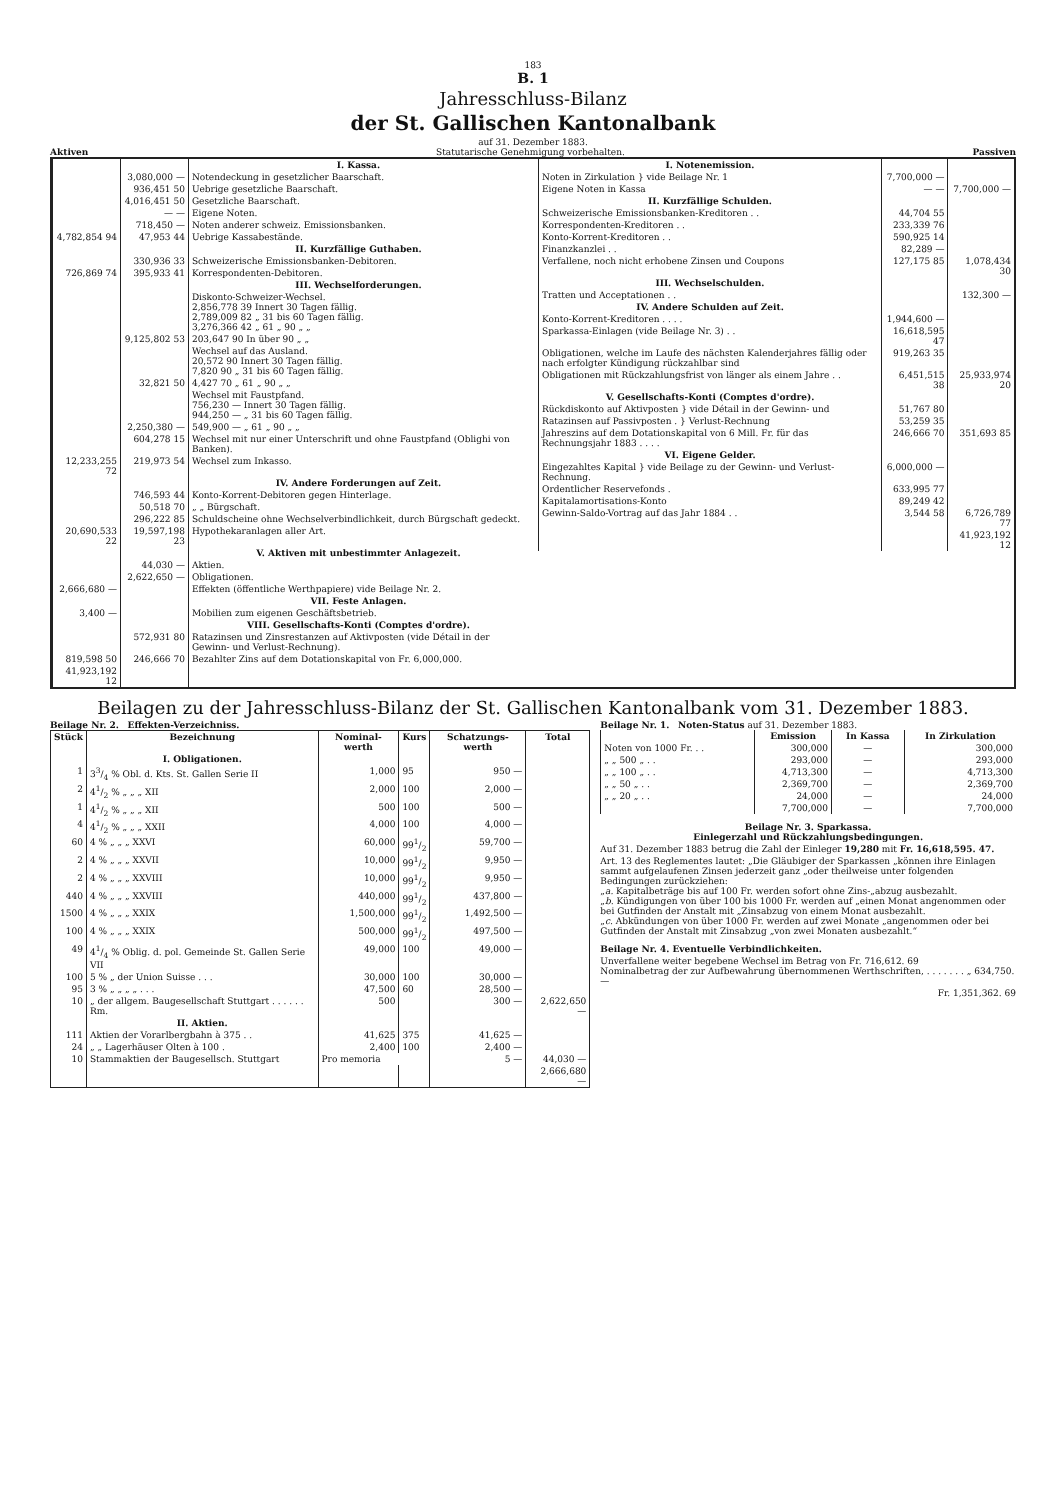183
B. 1
Jahresschluss-Bilanz
der St. Gallischen Kantonalbank
auf 31. Dezember 1883.
Aktiven Statutarische Genehmigung vorbehalten. Passiven
| | | I. Kassa. |
| | 3,080,000 — | Notendeckung in gesetzlicher Baarschaft. |
| | 936,451 50 | Uebrige gesetzliche Baarschaft. |
| | 4,016,451 50 | Gesetzliche Baarschaft. |
| | — — | Eigene Noten. |
| | 718,450 — | Noten anderer schweiz. Emissionsbanken. |
| 4,782,854 94 | 47,953 44 | Uebrige Kassabestände. |
| | | II. Kurzfällige Guthaben. |
| | 330,936 33 | Schweizerische Emissionsbanken-Debitoren. |
| 726,869 74 | 395,933 41 | Korrespondenten-Debitoren. |
| | | III. Wechselforderungen. |
| | | Diskonto-Schweizer-Wechsel. 2,856,778 39 Innert 30 Tagen fällig. 2,789,009 82 „ 31 bis 60 Tagen fällig. 3,276,366 42 „ 61 „ 90 „ „ |
| | 9,125,802 53 | 203,647 90 In über 90 „ „ |
| | | Wechsel auf das Ausland. 20,572 90 Innert 30 Tagen fällig. 7,820 90 „ 31 bis 60 Tagen fällig. |
| | 32,821 50 | 4,427 70 „ 61 „ 90 „ „ |
| | | Wechsel mit Faustpfand. 756,230 — Innert 30 Tagen fällig. 944,250 — „ 31 bis 60 Tagen fällig. |
| | 2,250,380 — | 549,900 — „ 61 „ 90 „ „ |
| | 604,278 15 | Wechsel mit nur einer Unterschrift und ohne Faustpfand (Oblighi von Banken). |
| 12,233,255 72 | 219,973 54 | Wechsel zum Inkasso. |
| | | IV. Andere Forderungen auf Zeit. |
| | 746,593 44 | Konto-Korrent-Debitoren gegen Hinterlage. |
| | 50,518 70 | „ „ Bürgschaft. |
| | 296,222 85 | Schuldscheine ohne Wechselverbindlichkeit, durch Bürgschaft gedeckt. |
| 20,690,533 22 | 19,597,198 23 | Hypothekaranlagen aller Art. |
| | | V. Aktiven mit unbestimmter Anlagezeit. |
| | 44,030 — | Aktien. |
| | 2,622,650 — | Obligationen. |
| 2,666,680 — | | Effekten (öffentliche Werthpapiere) vide Beilage Nr. 2. |
| | | VII. Feste Anlagen. |
| 3,400 — | | Mobilien zum eigenen Geschäftsbetrieb. |
| | | VIII. Gesellschafts-Konti (Comptes d'ordre). |
| | 572,931 80 | Ratazinsen und Zinsrestanzen auf Aktivposten (vide Détail in der Gewinn- und Verlust-Rechnung). |
| 819,598 50 | 246,666 70 | Bezahlter Zins auf dem Dotationskapital von Fr. 6,000,000. |
| 41,923,192 12 | | |
| I. Notenemission. | | |
| Noten in Zirkulation } vide Beilage Nr. 1 | 7,700,000 — | |
| Eigene Noten in Kassa | — — | 7,700,000 — |
| II. Kurzfällige Schulden. | | |
| Schweizerische Emissionsbanken-Kreditoren . . | 44,704 55 | |
| Korrespondenten-Kreditoren . . | 233,339 76 | |
| Konto-Korrent-Kreditoren . . | 590,925 14 | |
| Finanzkanzlei . . | 82,289 — | |
| Verfallene, noch nicht erhobene Zinsen und Coupons | 127,175 85 | 1,078,434 30 |
| III. Wechselschulden. | | |
| Tratten und Acceptationen . . | | 132,300 — |
| IV. Andere Schulden auf Zeit. | | |
| Konto-Korrent-Kreditoren . . . . | 1,944,600 — | |
| Sparkassa-Einlagen (vide Beilage Nr. 3) . . | 16,618,595 47 | |
| Obligationen, welche im Laufe des nächsten Kalenderjahres fällig oder nach erfolgter Kündigung rückzahlbar sind | 919,263 35 | |
| Obligationen mit Rückzahlungsfrist von länger als einem Jahre . . | 6,451,515 38 | 25,933,974 20 |
| V. Gesellschafts-Konti (Comptes d'ordre). | | |
| Rückdiskonto auf Aktivposten } vide Détail in der Gewinn- und | 51,767 80 | |
| Ratazinsen auf Passivposten . } Verlust-Rechnung | 53,259 35 | |
| Jahreszins auf dem Dotationskapital von 6 Mill. Fr. für das Rechnungsjahr 1883 . . . . | 246,666 70 | 351,693 85 |
| VI. Eigene Gelder. | | |
| Eingezahltes Kapital } vide Beilage zu der Gewinn- und Verlust-Rechnung. | 6,000,000 — | |
| Ordentlicher Reservefonds . | 633,995 77 | |
| Kapitalamortisations-Konto | 89,249 42 | |
| Gewinn-Saldo-Vortrag auf das Jahr 1884 . . | 3,544 58 | 6,726,789 77 |
| | | 41,923,192 12 |
Beilagen zu der Jahresschluss-Bilanz der St. Gallischen Kantonalbank vom 31. Dezember 1883.
Beilage Nr. 2. Effekten-Verzeichniss.
| Stück | Bezeichnung | Nominal-werth | Kurs | Schatzungs-werth | Total |
| --- | --- | --- | --- | --- | --- |
| | I. Obligationen. | | | | |
| 1 | 33/4 % Obl. d. Kts. St. Gallen Serie II | 1,000 | 95 | 950 — | |
| 2 | 41/2 % „ „ „ XII | 2,000 | 100 | 2,000 — | |
| 1 | 41/2 % „ „ „ XII | 500 | 100 | 500 — | |
| 4 | 41/2 % „ „ „ XXII | 4,000 | 100 | 4,000 — | |
| 60 | 4 % „ „ „ XXVI | 60,000 | 991/2 | 59,700 — | |
| 2 | 4 % „ „ „ XXVII | 10,000 | 991/2 | 9,950 — | |
| 2 | 4 % „ „ „ XXVIII | 10,000 | 991/2 | 9,950 — | |
| 440 | 4 % „ „ „ XXVIII | 440,000 | 991/2 | 437,800 — | |
| 1500 | 4 % „ „ „ XXIX | 1,500,000 | 991/2 | 1,492,500 — | |
| 100 | 4 % „ „ „ XXIX | 500,000 | 991/2 | 497,500 — | |
| 49 | 41/4 % Oblig. d. pol. Gemeinde St. Gallen Serie VII | 49,000 | 100 | 49,000 — | |
| 100 | 5 % „ der Union Suisse . . . | 30,000 | 100 | 30,000 — | |
| 95 | 3 % „ „ „ „ . . . | 47,500 | 60 | 28,500 — | |
| 10 | „ der allgem. Baugesellschaft Stuttgart . . . . . . Rm. | 500 | | 300 — | 2,622,650 — |
| | II. Aktien. | | | | |
| 111 | Aktien der Vorarlbergbahn à 375 . . | 41,625 | 375 | 41,625 — | |
| 24 | „ „ Lagerhäuser Olten à 100 . | 2,400 | 100 | 2,400 — | |
| 10 | Stammaktien der Baugesellsch. Stuttgart | Pro memoria | | 5 — | 44,030 — |
| | | | | | 2,666,680 — |
Beilage Nr. 1. Noten-Status auf 31. Dezember 1883.
| | Emission | In Kassa | In Zirkulation |
| --- | --- | --- | --- |
| Noten von 1000 Fr. . . | 300,000 | — | 300,000 |
| „ „ 500 „ . . | 293,000 | — | 293,000 |
| „ „ 100 „ . . | 4,713,300 | — | 4,713,300 |
| „ „ 50 „ . . | 2,369,700 | — | 2,369,700 |
| „ „ 20 „ . . | 24,000 | — | 24,000 |
| | 7,700,000 | — | 7,700,000 |
Beilage Nr. 3. Sparkassa.
Einlegerzahl und Rückzahlungsbedingungen.
Auf 31. Dezember 1883 betrug die Zahl der Einleger 19,280 mit Fr. 16,618,595. 47.
Art. 13 des Reglementes lautet: „Die Gläubiger der Sparkassen „können ihre Einlagen sammt aufgelaufenen Zinsen jederzeit ganz „oder theilweise unter folgenden Bedingungen zurückziehen:
„a. Kapitalbeträge bis auf 100 Fr. werden sofort ohne Zins-„abzug ausbezahlt.
„b. Kündigungen von über 100 bis 1000 Fr. werden auf „einen Monat angenommen oder bei Gutfinden der Anstalt mit „Zinsabzug von einem Monat ausbezahlt.
„c. Abkündungen von über 1000 Fr. werden auf zwei Monate „angenommen oder bei Gutfinden der Anstalt mit Zinsabzug „von zwei Monaten ausbezahlt.“
Beilage Nr. 4. Eventuelle Verbindlichkeiten.
Unverfallene weiter begebene Wechsel im Betrag von Fr. 716,612. 69
Nominalbetrag der zur Aufbewahrung übernommenen Werthschriften, . . . . . . . „ 634,750. —
Fr. 1,351,362. 69